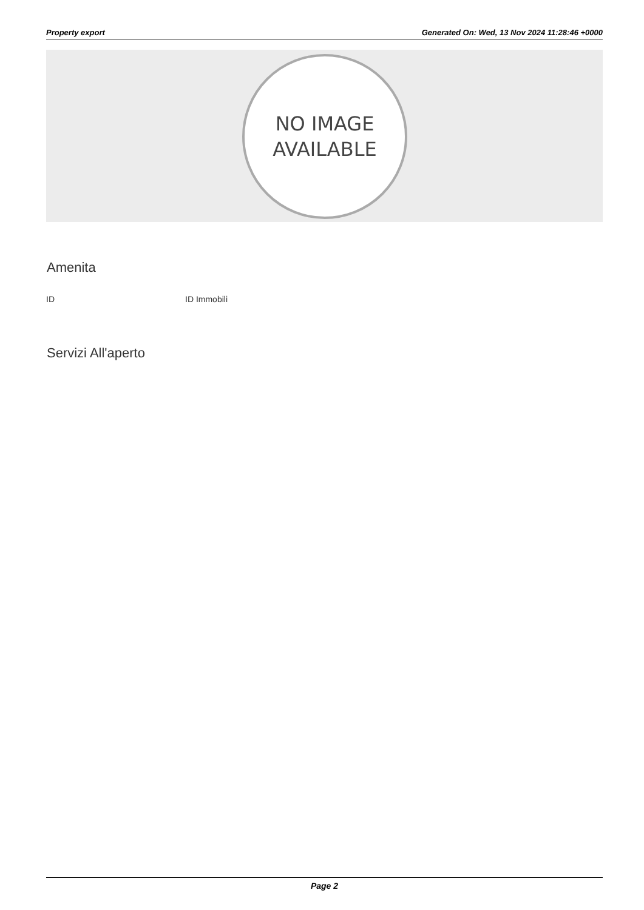Property export Generated On: Wed, 13 Nov 2024 11:28:46 +0000
NO IMAGE
AVAILABLE
Amenita
| ID | ID Immobili |
Servizi All'aperto
Page 2